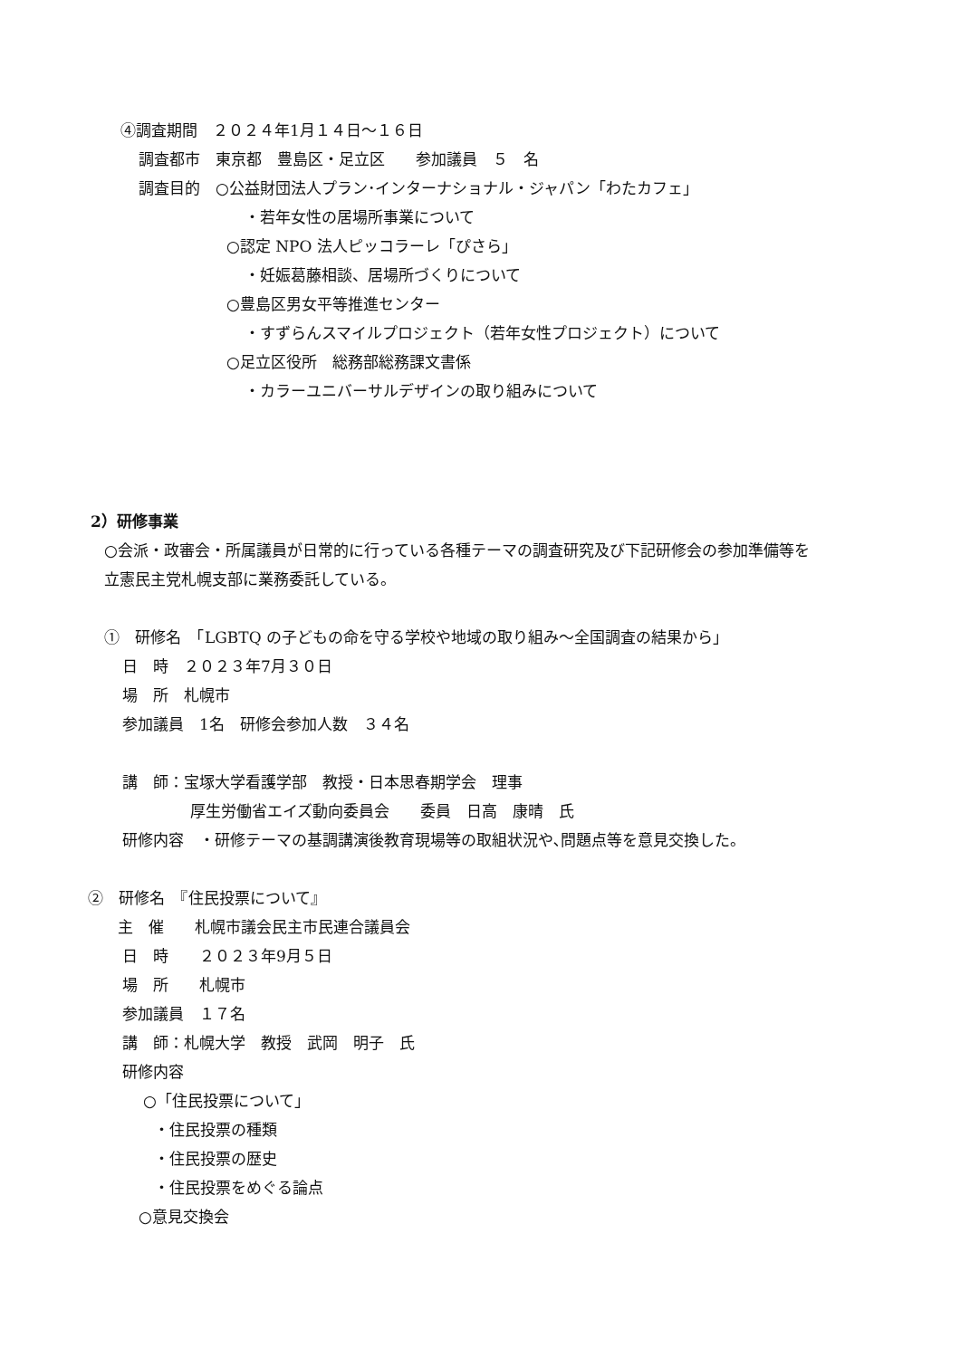④調査期間　２０２４年1月１４日～１６日
調査都市　東京都　豊島区・足立区　　参加議員　５　名
調査目的　○公益財団法人プラン･インターナショナル・ジャパン「わたカフェ」
・若年女性の居場所事業について
○認定 NPO 法人ピッコラーレ「ぴさら」
・妊娠葛藤相談、居場所づくりについて
○豊島区男女平等推進センター
・すずらんスマイルプロジェクト（若年女性プロジェクト）について
○足立区役所　総務部総務課文書係
・カラーユニバーサルデザインの取り組みについて
2）研修事業
○会派・政審会・所属議員が日常的に行っている各種テーマの調査研究及び下記研修会の参加準備等を
立憲民主党札幌支部に業務委託している。
①　研修名　「LGBTQ の子どもの命を守る学校や地域の取り組み～全国調査の結果から」
日　時　２０２３年7月３０日
場　所　札幌市
参加議員　1名　研修会参加人数　３４名
講　師：宝塚大学看護学部　教授・日本思春期学会　理事
厚生労働省エイズ動向委員会　　委員　日高　康晴　氏
研修内容　・研修テーマの基調講演後教育現場等の取組状況や､問題点等を意見交換した。
②　研修名　『住民投票について』
主　催　　札幌市議会民主市民連合議員会
日　時　　２０２３年9月５日
場　所　　札幌市
参加議員　１７名
講　師：札幌大学　教授　武岡　明子　氏
研修内容
○「住民投票について」
・住民投票の種類
・住民投票の歴史
・住民投票をめぐる論点
○意見交換会